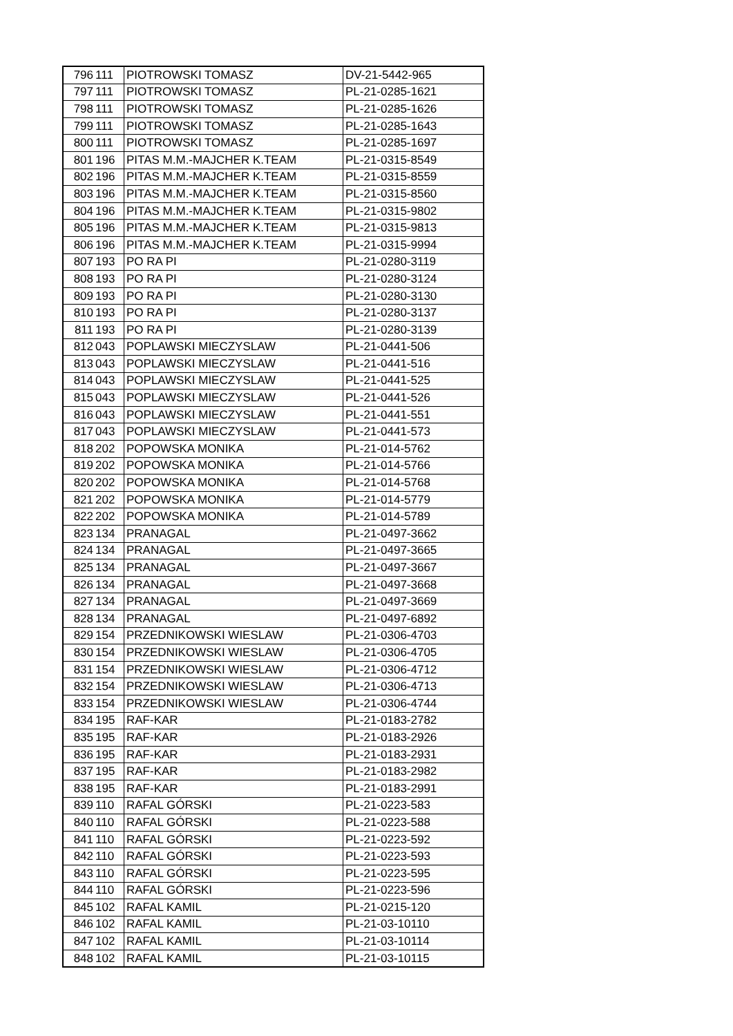| 796 | 111 | PIOTROWSKI TOMASZ | DV-21-5442-965 |
| 797 | 111 | PIOTROWSKI TOMASZ | PL-21-0285-1621 |
| 798 | 111 | PIOTROWSKI TOMASZ | PL-21-0285-1626 |
| 799 | 111 | PIOTROWSKI TOMASZ | PL-21-0285-1643 |
| 800 | 111 | PIOTROWSKI TOMASZ | PL-21-0285-1697 |
| 801 | 196 | PITAS M.M.-MAJCHER K.TEAM | PL-21-0315-8549 |
| 802 | 196 | PITAS M.M.-MAJCHER K.TEAM | PL-21-0315-8559 |
| 803 | 196 | PITAS M.M.-MAJCHER K.TEAM | PL-21-0315-8560 |
| 804 | 196 | PITAS M.M.-MAJCHER K.TEAM | PL-21-0315-9802 |
| 805 | 196 | PITAS M.M.-MAJCHER K.TEAM | PL-21-0315-9813 |
| 806 | 196 | PITAS M.M.-MAJCHER K.TEAM | PL-21-0315-9994 |
| 807 | 193 | PO RA PI | PL-21-0280-3119 |
| 808 | 193 | PO RA PI | PL-21-0280-3124 |
| 809 | 193 | PO RA PI | PL-21-0280-3130 |
| 810 | 193 | PO RA PI | PL-21-0280-3137 |
| 811 | 193 | PO RA PI | PL-21-0280-3139 |
| 812 | 043 | POPLAWSKI MIECZYSLAW | PL-21-0441-506 |
| 813 | 043 | POPLAWSKI MIECZYSLAW | PL-21-0441-516 |
| 814 | 043 | POPLAWSKI MIECZYSLAW | PL-21-0441-525 |
| 815 | 043 | POPLAWSKI MIECZYSLAW | PL-21-0441-526 |
| 816 | 043 | POPLAWSKI MIECZYSLAW | PL-21-0441-551 |
| 817 | 043 | POPLAWSKI MIECZYSLAW | PL-21-0441-573 |
| 818 | 202 | POPOWSKA MONIKA | PL-21-014-5762 |
| 819 | 202 | POPOWSKA MONIKA | PL-21-014-5766 |
| 820 | 202 | POPOWSKA MONIKA | PL-21-014-5768 |
| 821 | 202 | POPOWSKA MONIKA | PL-21-014-5779 |
| 822 | 202 | POPOWSKA MONIKA | PL-21-014-5789 |
| 823 | 134 | PRANAGAL | PL-21-0497-3662 |
| 824 | 134 | PRANAGAL | PL-21-0497-3665 |
| 825 | 134 | PRANAGAL | PL-21-0497-3667 |
| 826 | 134 | PRANAGAL | PL-21-0497-3668 |
| 827 | 134 | PRANAGAL | PL-21-0497-3669 |
| 828 | 134 | PRANAGAL | PL-21-0497-6892 |
| 829 | 154 | PRZEDNIKOWSKI WIESLAW | PL-21-0306-4703 |
| 830 | 154 | PRZEDNIKOWSKI WIESLAW | PL-21-0306-4705 |
| 831 | 154 | PRZEDNIKOWSKI WIESLAW | PL-21-0306-4712 |
| 832 | 154 | PRZEDNIKOWSKI WIESLAW | PL-21-0306-4713 |
| 833 | 154 | PRZEDNIKOWSKI WIESLAW | PL-21-0306-4744 |
| 834 | 195 | RAF-KAR | PL-21-0183-2782 |
| 835 | 195 | RAF-KAR | PL-21-0183-2926 |
| 836 | 195 | RAF-KAR | PL-21-0183-2931 |
| 837 | 195 | RAF-KAR | PL-21-0183-2982 |
| 838 | 195 | RAF-KAR | PL-21-0183-2991 |
| 839 | 110 | RAFAL GÓRSKI | PL-21-0223-583 |
| 840 | 110 | RAFAL GÓRSKI | PL-21-0223-588 |
| 841 | 110 | RAFAL GÓRSKI | PL-21-0223-592 |
| 842 | 110 | RAFAL GÓRSKI | PL-21-0223-593 |
| 843 | 110 | RAFAL GÓRSKI | PL-21-0223-595 |
| 844 | 110 | RAFAL GÓRSKI | PL-21-0223-596 |
| 845 | 102 | RAFAL KAMIL | PL-21-0215-120 |
| 846 | 102 | RAFAL KAMIL | PL-21-03-10110 |
| 847 | 102 | RAFAL KAMIL | PL-21-03-10114 |
| 848 | 102 | RAFAL KAMIL | PL-21-03-10115 |